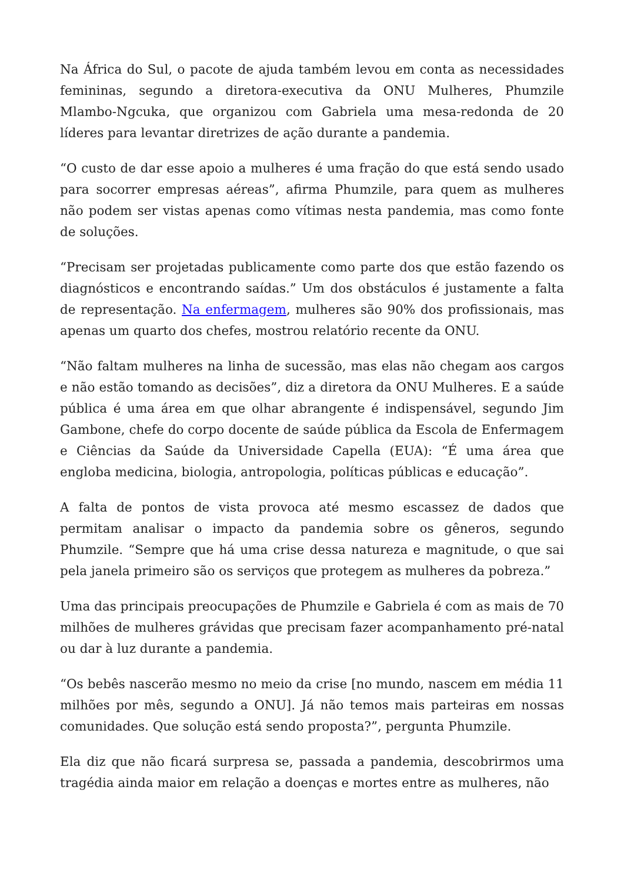Na África do Sul, o pacote de ajuda também levou em conta as necessidades femininas, segundo a diretora-executiva da ONU Mulheres, Phumzile Mlambo-Ngcuka, que organizou com Gabriela uma mesa-redonda de 20 líderes para levantar diretrizes de ação durante a pandemia.
“O custo de dar esse apoio a mulheres é uma fração do que está sendo usado para socorrer empresas aéreas”, afirma Phumzile, para quem as mulheres não podem ser vistas apenas como vítimas nesta pandemia, mas como fonte de soluções.
“Precisam ser projetadas publicamente como parte dos que estão fazendo os diagnósticos e encontrando saídas.” Um dos obstáculos é justamente a falta de representação. Na enfermagem, mulheres são 90% dos profissionais, mas apenas um quarto dos chefes, mostrou relatório recente da ONU.
“Não faltam mulheres na linha de sucessão, mas elas não chegam aos cargos e não estão tomando as decisões”, diz a diretora da ONU Mulheres. E a saúde pública é uma área em que olhar abrangente é indispensável, segundo Jim Gambone, chefe do corpo docente de saúde pública da Escola de Enfermagem e Ciências da Saúde da Universidade Capella (EUA): “É uma área que engloba medicina, biologia, antropologia, políticas públicas e educação”.
A falta de pontos de vista provoca até mesmo escassez de dados que permitam analisar o impacto da pandemia sobre os gêneros, segundo Phumzile. “Sempre que há uma crise dessa natureza e magnitude, o que sai pela janela primeiro são os serviços que protegem as mulheres da pobreza.”
Uma das principais preocupações de Phumzile e Gabriela é com as mais de 70 milhões de mulheres grávidas que precisam fazer acompanhamento pré-natal ou dar à luz durante a pandemia.
“Os bebês nascerão mesmo no meio da crise [no mundo, nascem em média 11 milhões por mês, segundo a ONU]. Já não temos mais parteiras em nossas comunidades. Que solução está sendo proposta?”, pergunta Phumzile.
Ela diz que não ficará surpresa se, passada a pandemia, descobrirmos uma tragédia ainda maior em relação a doenças e mortes entre as mulheres, não